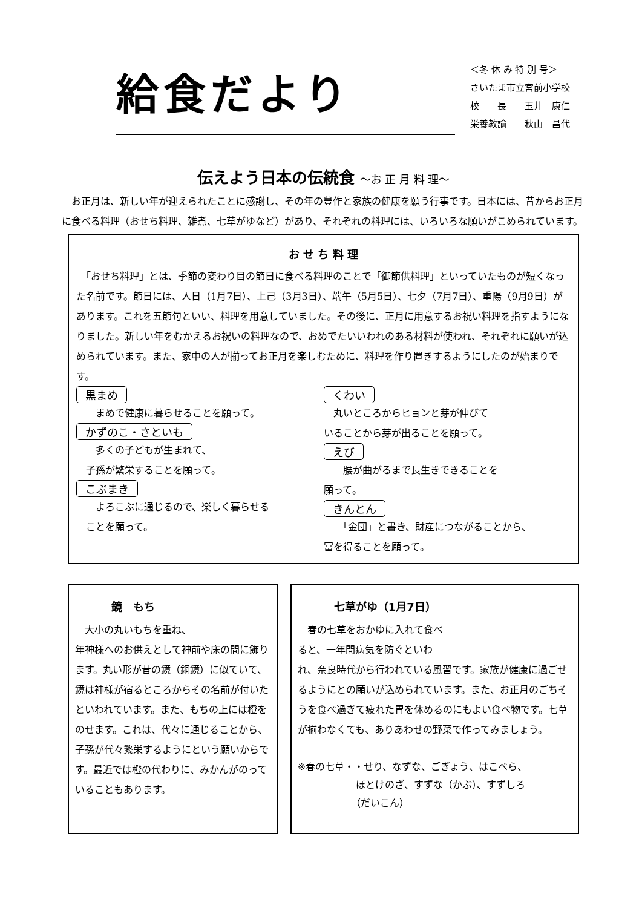給食だより
＜冬 休 み 特 別 号＞
さいたま市立宮前小学校
校　　長　　玉井　康仁
栄養教諭　　秋山　昌代
伝えよう日本の伝統食 ～お 正 月 料 理～
　お正月は、新しい年が迎えられたことに感謝し、その年の豊作と家族の健康を願う行事です。日本には、昔からお正月に食べる料理（おせち料理、雑煮、七草がゆなど）があり、それぞれの料理には、いろいろな願いがこめられています。
お せ ち 料 理
　「おせち料理」とは、季節の変わり目の節日に食べる料理のことで「御節供料理」といっていたものが短くなった名前です。節日には、人日（1月7日）、上己（3月3日）、端午（5月5日）、七夕（7月7日）、重陽（9月9日）があります。これを五節句といい、料理を用意していました。その後に、正月に用意するお祝い料理を指すようになりました。新しい年をむかえるお祝いの料理なので、おめでたいいわれのある材料が使われ、それぞれに願いが込められています。また、家中の人が揃ってお正月を楽しむために、料理を作り置きするようにしたのが始まりです。
黒まめ
　　まめで健康に暮らせることを願って。
かずのこ・さといも
　　多くの子どもが生まれて、
　子孫が繁栄することを願って。
こぶまき
　　よろこぶに通じるので、楽しく暮らせる
　ことを願って。
くわい
　丸いところからヒョンと芽が伸びて
いることから芽が出ることを願って。
えび
　　腰が曲がるまで長生きできることを
願って。
きんとん
　　「金団」と書き、財産につながることから、
富を得ることを願って。
鏡　もち
　大小の丸いもちを重ね、
年神様へのお供えとして神前や床の間に飾ります。丸い形が昔の鏡（銅鏡）に似ていて、鏡は神様が宿るところからその名前が付いたといわれています。また、もちの上には橙をのせます。これは、代々に通じることから、子孫が代々繁栄するようにという願いからです。最近では橙の代わりに、みかんがのっていることもあります。
七草がゆ（1月7日）
　春の七草をおかゆに入れて食べ
ると、一年間病気を防ぐといわ
れ、奈良時代から行われている風習です。家族が健康に過ごせるようにとの願いが込められています。また、お正月のごちそうを食べ過ぎて疲れた胃を休めるのにもよい食べ物です。七草が揃わなくても、ありあわせの野菜で作ってみましょう。
※春の七草・・せり、なずな、ごぎょう、はこべら、
　　　　　　ほとけのざ、すずな（かぶ）、すずしろ
　　　　　　（だいこん）